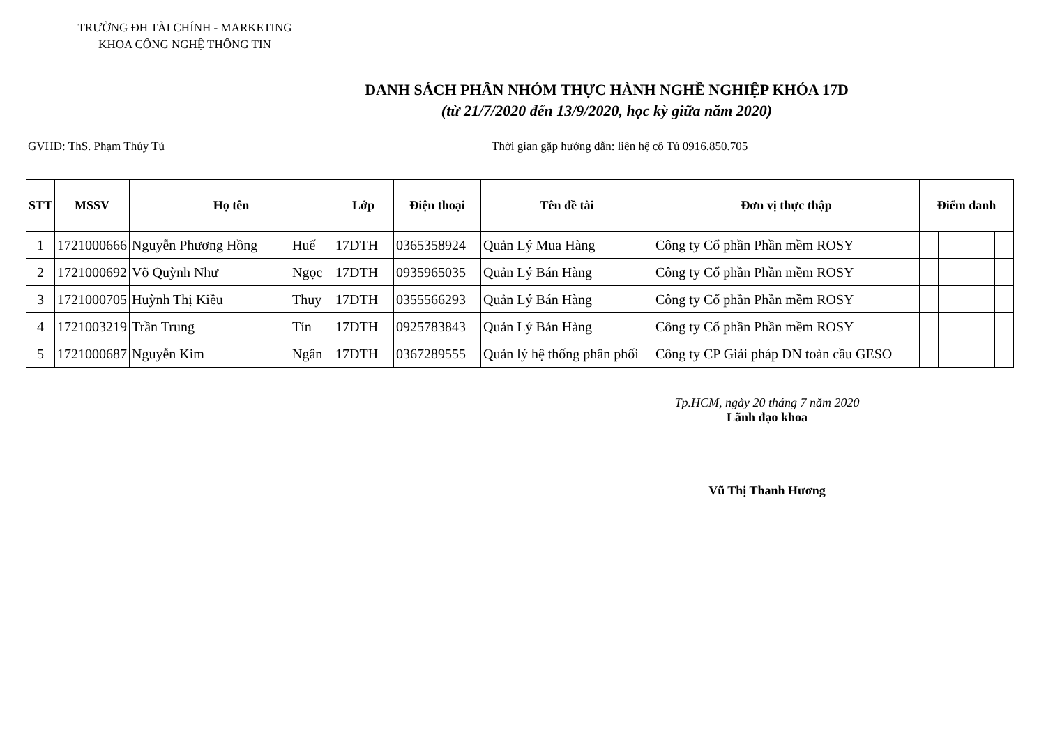TRƯỜNG ĐH TÀI CHÍNH - MARKETING
KHOA CÔNG NGHỆ THÔNG TIN
DANH SÁCH PHÂN NHÓM THỰC HÀNH NGHỀ NGHIỆP KHÓA 17D
(từ 21/7/2020 đến 13/9/2020, học kỳ giữa năm 2020)
GVHD: ThS. Phạm Thủy Tú Thời gian gặp hướng dẫn: liên hệ cô Tú 0916.850.705
| STT | MSSV | Họ tên | | Lớp | Điện thoại | Tên đề tài | Đơn vị thực thập | Điểm danh | | | | |
| --- | --- | --- | --- | --- | --- | --- | --- | --- | --- | --- | --- | --- |
| 1 | 1721000666 | Nguyễn Phương Hồng | Huế | 17DTH | 0365358924 | Quản Lý Mua Hàng | Công ty Cổ phần Phần mềm ROSY | | | | | |
| 2 | 1721000692 | Võ Quỳnh Như | Ngọc | 17DTH | 0935965035 | Quản Lý Bán Hàng | Công ty Cổ phần Phần mềm ROSY | | | | | |
| 3 | 1721000705 | Huỳnh Thị Kiều | Thuy | 17DTH | 0355566293 | Quản Lý Bán Hàng | Công ty Cổ phần Phần mềm ROSY | | | | | |
| 4 | 1721003219 | Trần Trung | Tín | 17DTH | 0925783843 | Quản Lý Bán Hàng | Công ty Cổ phần Phần mềm ROSY | | | | | |
| 5 | 1721000687 | Nguyễn Kim | Ngân | 17DTH | 0367289555 | Quản lý hệ thống phân phối | Công ty CP Giải pháp DN toàn cầu GESO | | | | | |
Tp.HCM, ngày 20 tháng 7 năm 2020
Lãnh đạo khoa
Vũ Thị Thanh Hương